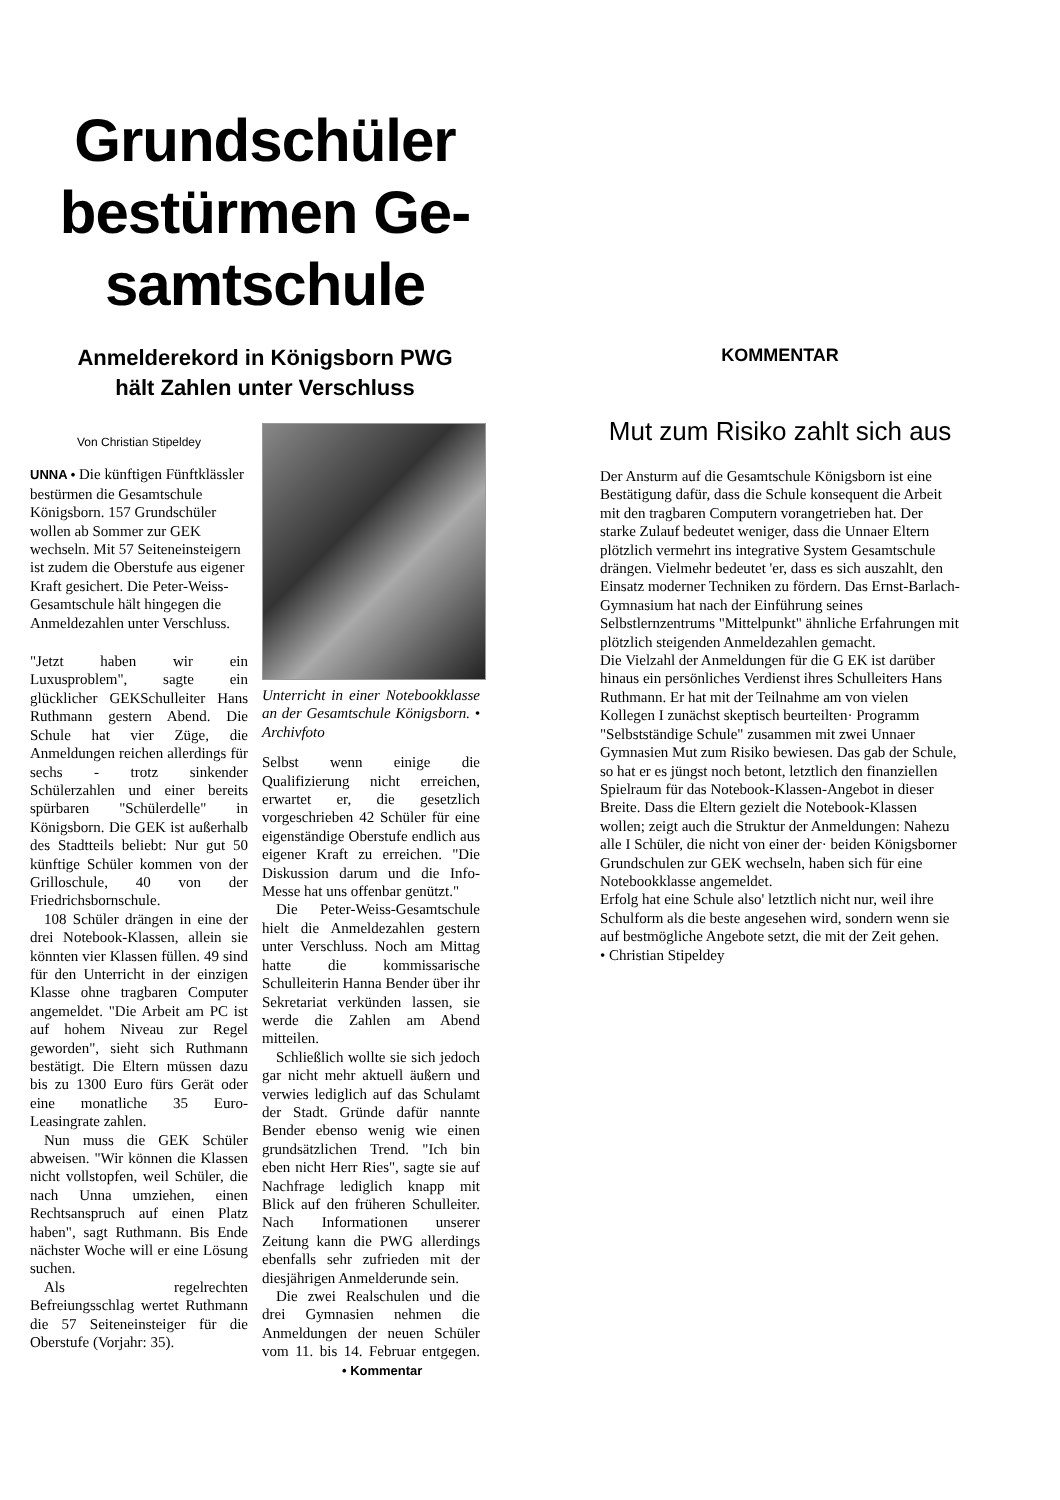Grundschüler bestürmen Ge-samtschule
Anmelderekord in Königsborn PWG
hält Zahlen unter Verschluss
Von Christian Stipeldey
UNNA • Die künftigen Fünftklässler bestürmen die Gesamtschule Königsborn. 157 Grundschüler wollen ab Sommer zur GEK wechseln. Mit 57 Seiteneinsteigern ist zudem die Oberstufe aus eigener Kraft gesichert. Die Peter-Weiss-Gesamtschule hält hingegen die Anmeldezahlen unter Verschluss.
"Jetzt haben wir ein Luxusproblem", sagte ein glücklicher GEKSchulleiter Hans Ruthmann gestern Abend. Die Schule hat vier Züge, die Anmeldungen reichen allerdings für sechs - trotz sinkender Schülerzahlen und einer bereits spürbaren "Schülerdelle" in Königsborn. Die GEK ist außerhalb des Stadtteils beliebt: Nur gut 50 künftige Schüler kommen von der Grilloschule, 40 von der Friedrichsbornschule.
108 Schüler drängen in eine der drei Notebook-Klassen, allein sie könnten vier Klassen füllen. 49 sind für den Unterricht in der einzigen Klasse ohne tragbaren Computer angemeldet. "Die Arbeit am PC ist auf hohem Niveau zur Regel geworden", sieht sich Ruthmann bestätigt. Die Eltern müssen dazu bis zu 1300 Euro fürs Gerät oder eine monatliche 35 Euro-Leasingrate zahlen.
Nun muss die GEK Schüler abweisen. "Wir können die Klassen nicht vollstopfen, weil Schüler, die nach Unna umziehen, einen Rechtsanspruch auf einen Platz haben", sagt Ruthmann. Bis Ende nächster Woche will er eine Lösung suchen.
Als regelrechten Befreiungsschlag wertet Ruthmann die 57 Seiteneinsteiger für die Oberstufe (Vorjahr: 35).
Unterricht in einer Notebookklasse an der Gesamtschule Königsborn. • Archivfoto
Selbst wenn einige die Qualifizierung nicht erreichen, erwartet er, die gesetzlich vorgeschrieben 42 Schüler für eine eigenständige Oberstufe endlich aus eigener Kraft zu erreichen. "Die Diskussion darum und die Info-Messe hat uns offenbar genützt."
Die Peter-Weiss-Gesamtschule hielt die Anmeldezahlen gestern unter Verschluss. Noch am Mittag hatte die kommissarische Schulleiterin Hanna Bender über ihr Sekretariat verkünden lassen, sie werde die Zahlen am Abend mitteilen.
Schließlich wollte sie sich jedoch gar nicht mehr aktuell äußern und verwies lediglich auf das Schulamt der Stadt. Gründe dafür nannte Bender ebenso wenig wie einen grundsätzlichen Trend. "Ich bin eben nicht Herr Ries", sagte sie auf Nachfrage lediglich knapp mit Blick auf den früheren Schulleiter. Nach Informationen unserer Zeitung kann die PWG allerdings ebenfalls sehr zufrieden mit der diesjährigen Anmelderunde sein.
Die zwei Realschulen und die drei Gymnasien nehmen die Anmeldungen der neuen Schüler vom 11. bis 14. Februar entgegen. • Kommentar
KOMMENTAR
Mut zum Risiko zahlt sich aus
Der Ansturm auf die Gesamtschule Königsborn ist eine Bestätigung dafür, dass die Schule konsequent die Arbeit mit den tragbaren Computern vorangetrieben hat. Der starke Zulauf bedeutet weniger, dass die Unnaer Eltern plötzlich vermehrt ins integrative System Gesamtschule drängen. Vielmehr bedeutet 'er, dass es sich auszahlt, den Einsatz moderner Techniken zu fördern. Das Ernst-Barlach-Gymnasium hat nach der Einführung seines Selbstlernzentrums "Mittelpunkt" ähnliche Erfahrungen mit plötzlich steigenden Anmeldezahlen gemacht.
Die Vielzahl der Anmeldungen für die G EK ist darüber hinaus ein persönliches Verdienst ihres Schulleiters Hans Ruthmann. Er hat mit der Teilnahme am von vielen Kollegen I zunächst skeptisch beurteilten· Programm "Selbstständige Schule" zusammen mit zwei Unnaer Gymnasien Mut zum Risiko bewiesen. Das gab der Schule, so hat er es jüngst noch betont, letztlich den finanziellen Spielraum für das Notebook-Klassen-Angebot in dieser Breite. Dass die Eltern gezielt die Notebook-Klassen wollen; zeigt auch die Struktur der Anmeldungen: Nahezu alle I Schüler, die nicht von einer der· beiden Königsborner Grundschulen zur GEK wechseln, haben sich für eine Notebookklasse angemeldet.
Erfolg hat eine Schule also' letztlich nicht nur, weil ihre Schulform als die beste angesehen wird, sondern wenn sie auf bestmögliche Angebote setzt, die mit der Zeit gehen.
• Christian Stipeldey